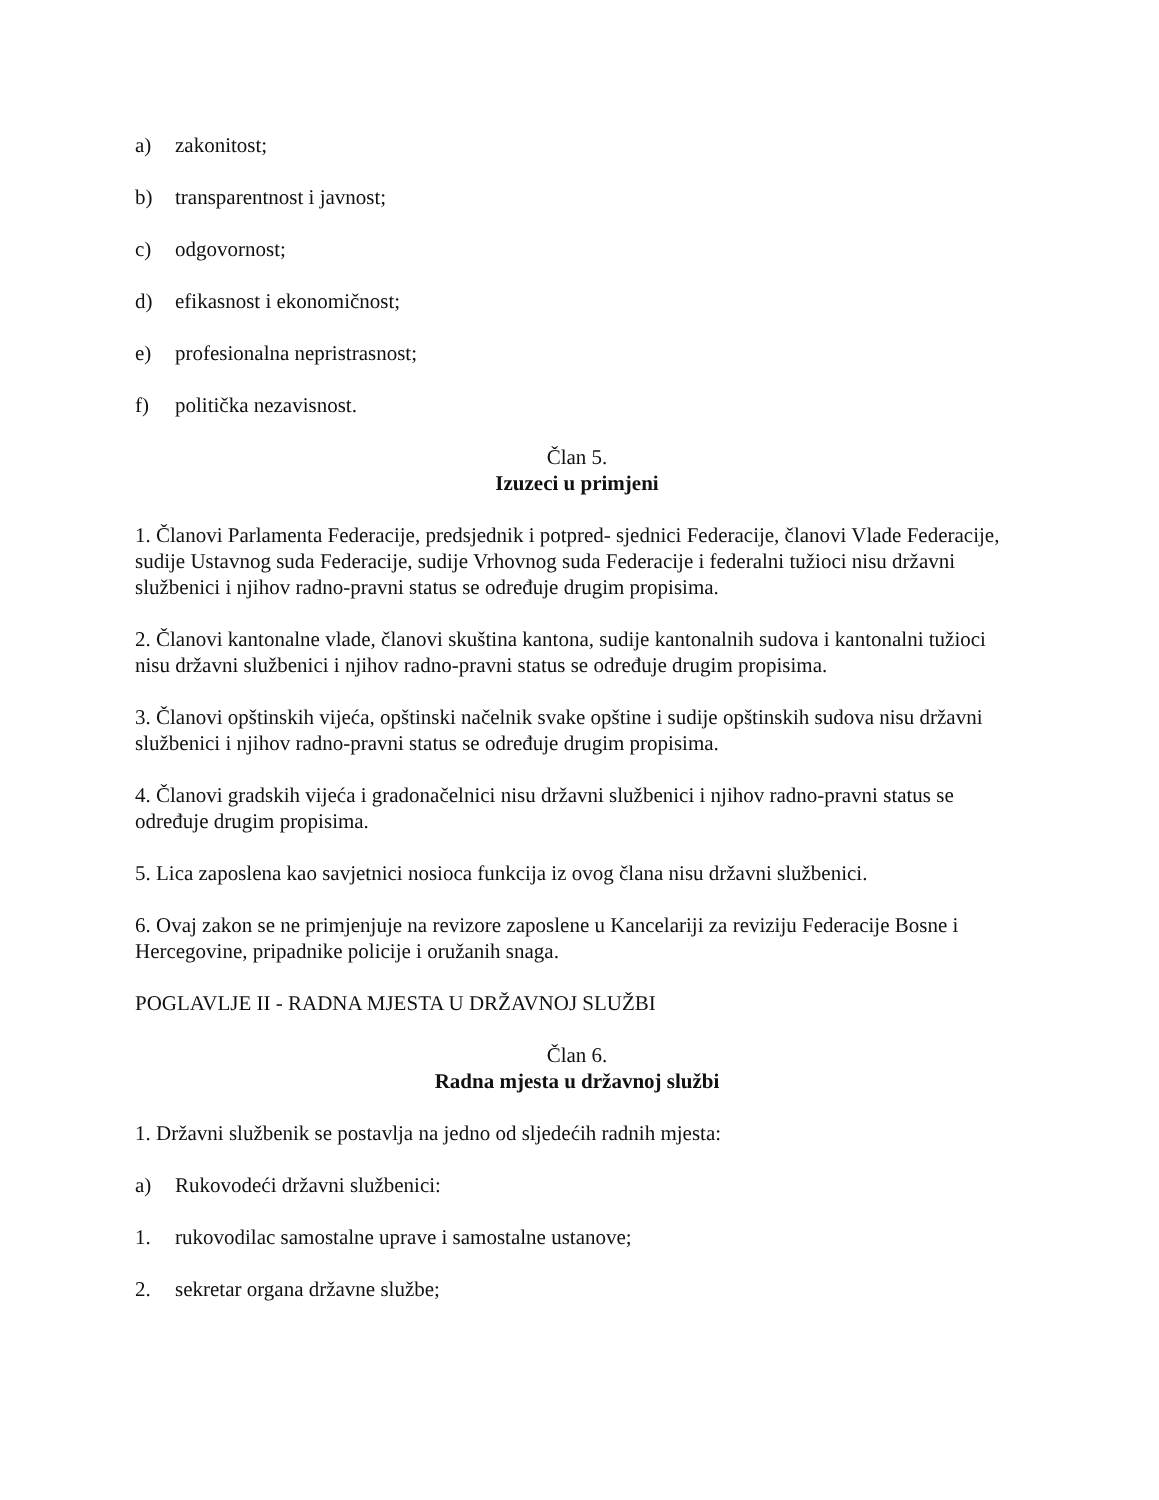a) zakonitost;
b) transparentnost i javnost;
c) odgovornost;
d) efikasnost i ekonomičnost;
e) profesionalna nepristrasnost;
f) politička nezavisnost.
Član 5.
Izuzeci u primjeni
1. Članovi Parlamenta Federacije, predsjednik i potpred- sjednici Federacije, članovi Vlade Federacije, sudije Ustavnog suda Federacije, sudije Vrhovnog suda Federacije i federalni tužioci nisu državni službenici i njihov radno-pravni status se određuje drugim propisima.
2. Članovi kantonalne vlade, članovi skuština kantona, sudije kantonalnih sudova i kantonalni tužioci nisu državni službenici i njihov radno-pravni status se određuje drugim propisima.
3. Članovi opštinskih vijeća, opštinski načelnik svake opštine i sudije opštinskih sudova nisu državni službenici i njihov radno-pravni status se određuje drugim propisima.
4. Članovi gradskih vijeća i gradonačelnici nisu državni službenici i njihov radno-pravni status se određuje drugim propisima.
5. Lica zaposlena kao savjetnici nosioca funkcija iz ovog člana nisu državni službenici.
6. Ovaj zakon se ne primjenjuje na revizore zaposlene u Kancelariji za reviziju Federacije Bosne i Hercegovine, pripadnike policije i oružanih snaga.
POGLAVLJE II - RADNA MJESTA U DRŽAVNOJ SLUŽBI
Član 6.
Radna mjesta u državnoj službi
1. Državni službenik se postavlja na jedno od sljedećih radnih mjesta:
a) Rukovodeći državni službenici:
1. rukovodilac samostalne uprave i samostalne ustanove;
2. sekretar organa državne službe;